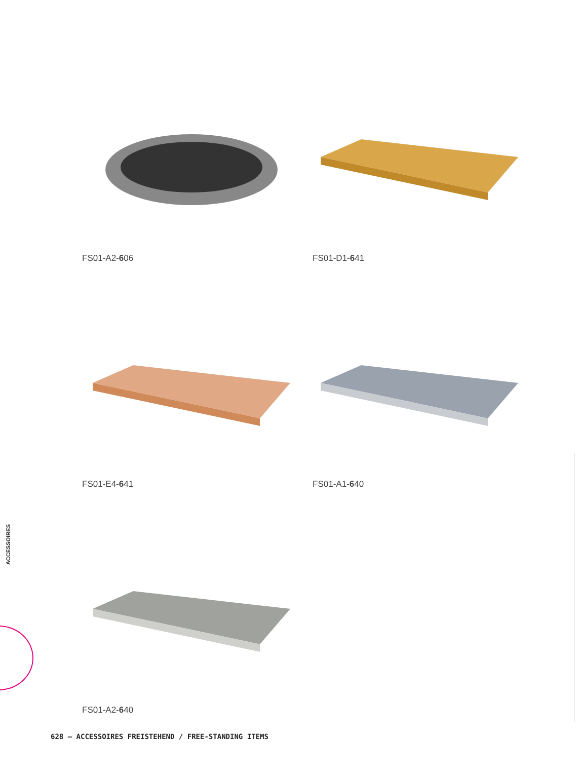FS01-A2-606
FS01-D1-641
FS01-E4-641
FS01-A1-640
FS01-A2-640
ACCESSOIRES
628 – ACCESSOIRES FREISTEHEND / FREE-STANDING ITEMS